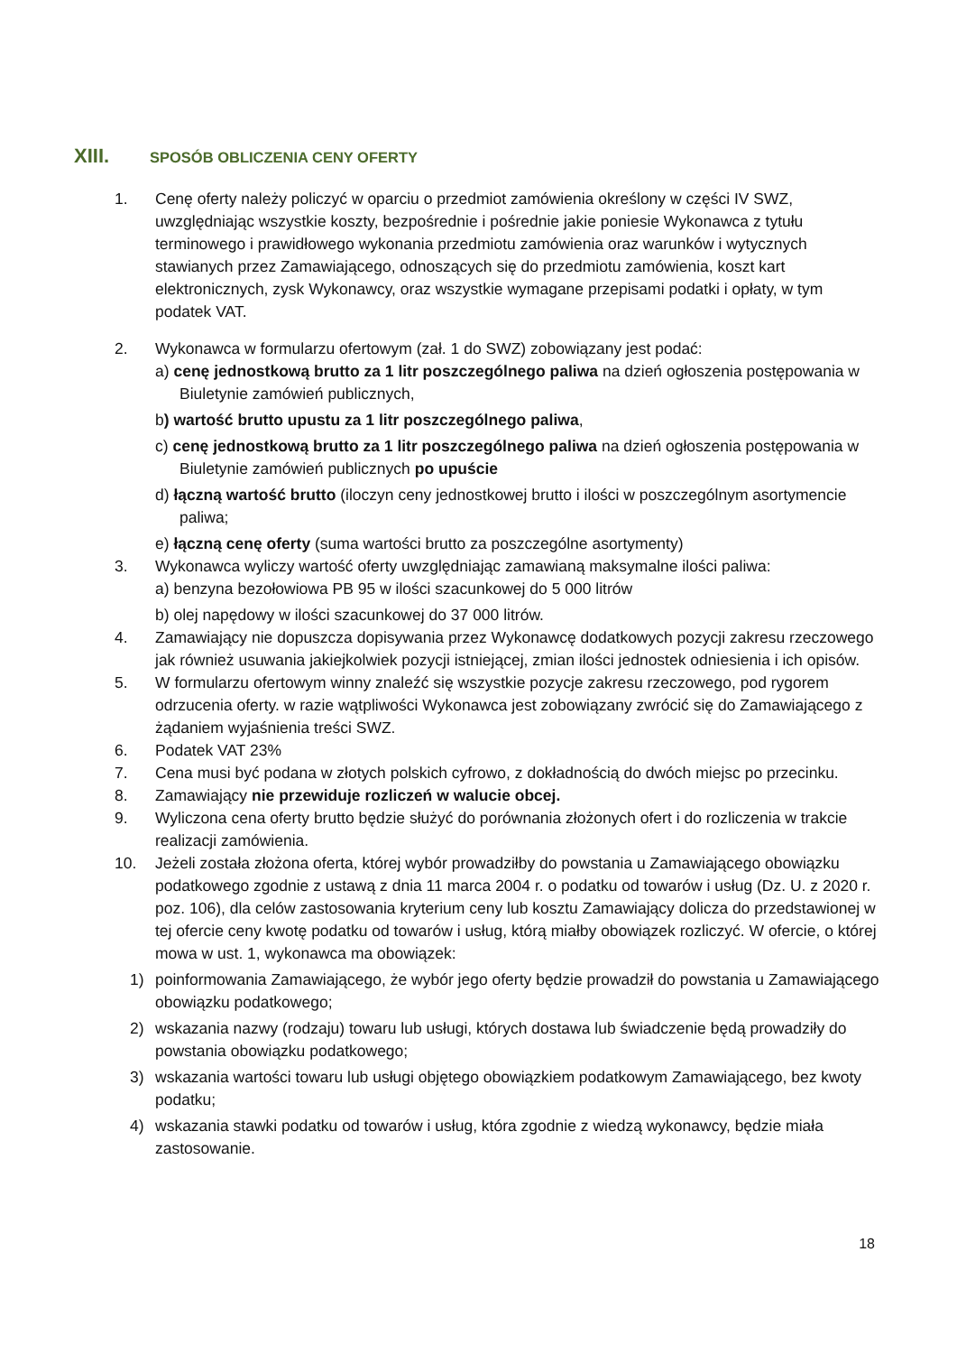XIII. SPOSÓB OBLICZENIA CENY OFERTY
1. Cenę oferty należy policzyć w oparciu o przedmiot zamówienia określony w części IV SWZ, uwzględniając wszystkie koszty, bezpośrednie i pośrednie jakie poniesie Wykonawca z tytułu terminowego i prawidłowego wykonania przedmiotu zamówienia oraz warunków i wytycznych stawianych przez Zamawiającego, odnoszących się do przedmiotu zamówienia, koszt kart elektronicznych, zysk Wykonawcy, oraz wszystkie wymagane przepisami podatki i opłaty, w tym podatek VAT.
2. Wykonawca w formularzu ofertowym (zał. 1 do SWZ) zobowiązany jest podać:
a) cenę jednostkową brutto za 1 litr poszczególnego paliwa na dzień ogłoszenia postępowania w Biuletynie zamówień publicznych,
b) wartość brutto upustu za 1 litr poszczególnego paliwa,
c) cenę jednostkową brutto za 1 litr poszczególnego paliwa na dzień ogłoszenia postępowania w Biuletynie zamówień publicznych po upuście
d) łączną wartość brutto (iloczyn ceny jednostkowej brutto i ilości w poszczególnym asortymencie paliwa;
e) łączną cenę oferty (suma wartości brutto za poszczególne asortymenty)
3. Wykonawca wyliczy wartość oferty uwzględniając zamawianą maksymalne ilości paliwa:
a) benzyna bezołowiowa PB 95 w ilości szacunkowej do 5 000 litrów
b) olej napędowy w ilości szacunkowej do 37 000 litrów.
4. Zamawiający nie dopuszcza dopisywania przez Wykonawcę dodatkowych pozycji zakresu rzeczowego jak również usuwania jakiejkolwiek pozycji istniejącej, zmian ilości jednostek odniesienia i ich opisów.
5. W formularzu ofertowym winny znaleźć się wszystkie pozycje zakresu rzeczowego, pod rygorem odrzucenia oferty. w razie wątpliwości Wykonawca jest zobowiązany zwrócić się do Zamawiającego z żądaniem wyjaśnienia treści SWZ.
6. Podatek VAT 23%
7. Cena musi być podana w złotych polskich cyfrowo, z dokładnością do dwóch miejsc po przecinku.
8. Zamawiający nie przewiduje rozliczeń w walucie obcej.
9. Wyliczona cena oferty brutto będzie służyć do porównania złożonych ofert i do rozliczenia w trakcie realizacji zamówienia.
10. Jeżeli została złożona oferta, której wybór prowadziłby do powstania u Zamawiającego obowiązku podatkowego zgodnie z ustawą z dnia 11 marca 2004 r. o podatku od towarów i usług (Dz. U. z 2020 r. poz. 106), dla celów zastosowania kryterium ceny lub kosztu Zamawiający dolicza do przedstawionej w tej ofercie ceny kwotę podatku od towarów i usług, którą miałby obowiązek rozliczyć. W ofercie, o której mowa w ust. 1, wykonawca ma obowiązek:
1) poinformowania Zamawiającego, że wybór jego oferty będzie prowadził do powstania u Zamawiającego obowiązku podatkowego;
2) wskazania nazwy (rodzaju) towaru lub usługi, których dostawa lub świadczenie będą prowadziły do powstania obowiązku podatkowego;
3) wskazania wartości towaru lub usługi objętego obowiązkiem podatkowym Zamawiającego, bez kwoty podatku;
4) wskazania stawki podatku od towarów i usług, która zgodnie z wiedzą wykonawcy, będzie miała zastosowanie.
18